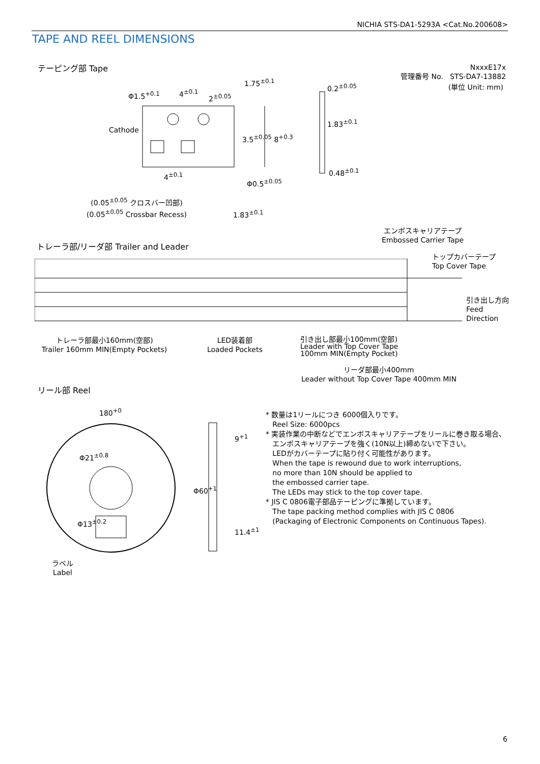NICHIA STS-DA1-5293A <Cat.No.200608>
TAPE AND REEL DIMENSIONS
テーピング部 Tape
NxxxE17x
管理番号 No. STS-DA7-13882
(単位 Unit: mm)
Φ1.5<sup>+0.1</sup> 4<sup>±0.1</sup>
2<sup>±0.05</sup>
1.75<sup>±0.1</sup>
0.2<sup>±0.05</sup>
Cathode
3.5<sup>±0.05</sup> 8<sup>+0.3</sup>
1.83<sup>±0.1</sup>
0.48<sup>±0.1</sup>
4<sup>±0.1</sup>
Φ0.5<sup>±0.05</sup>
(0.05<sup>±0.05</sup> クロスバー凹部)
(0.05<sup>±0.05</sup> Crossbar Recess)
1.83<sup>±0.1</sup>
エンボスキャリアテープ
Embossed Carrier Tape
トレーラ部/リーダ部 Trailer and Leader
トップカバーテープ
Top Cover Tape
引き出し方向
Feed
Direction
トレーラ部最小160mm(空部)
Trailer 160mm MIN(Empty Pockets)
LED装着部
Loaded Pockets
引き出し部最小100mm(空部)
Leader with Top Cover Tape
100mm MIN(Empty Pocket)
リーダ部最小400mm
Leader without Top Cover Tape 400mm MIN
リール部 Reel
180<sup>+0</sup>
9<sup>+1</sup>
Φ60<sup>+1</sup>
Φ21<sup>±0.8</sup>
Φ13<sup>±0.2</sup>
11.4<sup>±1</sup>
ラベル
Label
* 数量は1リールにつき 6000個入りです。
Reel Size: 6000pcs
* 実装作業の中断などでエンボスキャリアテープをリールに巻き取る場合、
エンボスキャリアテープを強く(10N以上)締めないで下さい。
LEDがカバーテープに貼り付く可能性があります。
When the tape is rewound due to work interruptions,
no more than 10N should be applied to
the embossed carrier tape.
The LEDs may stick to the top cover tape.
* JIS C 0806電子部品テーピングに準拠しています。
The tape packing method complies with JIS C 0806
(Packaging of Electronic Components on Continuous Tapes).
6